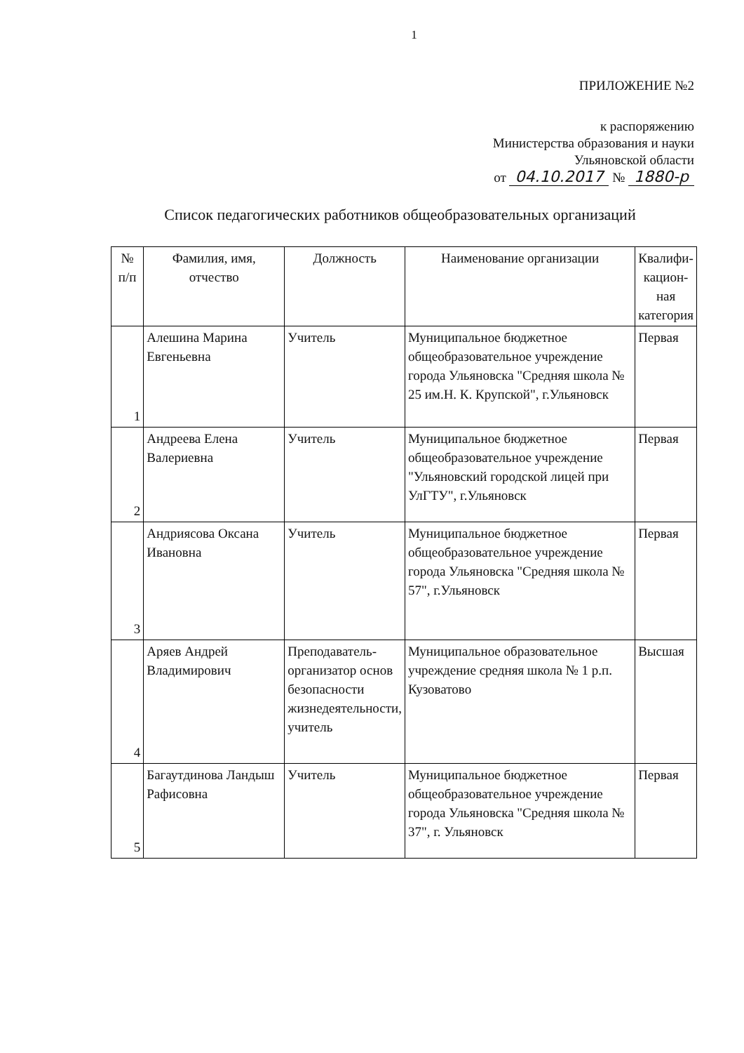1
ПРИЛОЖЕНИЕ №2
к распоряжению
Министерства образования и науки
Ульяновской области
от 04.10.2017 № 1880-р
Список педагогических работников общеобразовательных организаций
| № п/п | Фамилия, имя, отчество | Должность | Наименование организации | Квалифи-кацион-ная категория |
| --- | --- | --- | --- | --- |
| 1 | Алешина Марина Евгеньевна | Учитель | Муниципальное бюджетное общеобразовательное учреждение города Ульяновска "Средняя школа № 25 им.Н. К. Крупской", г.Ульяновск | Первая |
| 2 | Андреева Елена Валериевна | Учитель | Муниципальное бюджетное общеобразовательное учреждение "Ульяновский городской лицей при УлГТУ", г.Ульяновск | Первая |
| 3 | Андриясова Оксана Ивановна | Учитель | Муниципальное бюджетное общеобразовательное учреждение города Ульяновска "Средняя школа № 57", г.Ульяновск | Первая |
| 4 | Аряев Андрей Владимирович | Преподаватель-организатор основ безопасности жизнедеятельности, учитель | Муниципальное образовательное учреждение средняя школа № 1 р.п. Кузоватово | Высшая |
| 5 | Багаутдинова Ландыш Рафисовна | Учитель | Муниципальное бюджетное общеобразовательное учреждение города Ульяновска "Средняя школа № 37", г. Ульяновск | Первая |